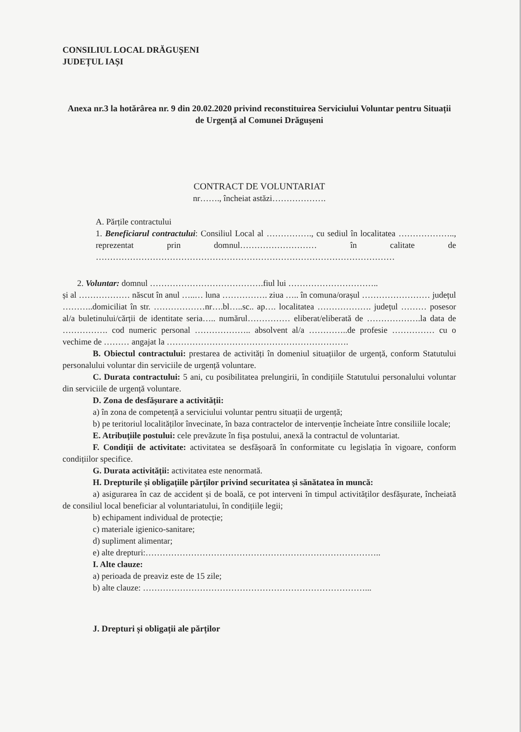CONSILIUL LOCAL DRĂGUȘENI
JUDEȚUL IAȘI
Anexa nr.3 la hotărârea nr. 9 din 20.02.2020 privind reconstituirea Serviciului Voluntar pentru Situații de Urgență al Comunei Drăgușeni
CONTRACT DE VOLUNTARIAT
nr……., încheiat astăzi……………….
A. Părțile contractului
1. Beneficiarul contractului: Consiliul Local al ……………., cu sediul în localitatea ……………….., reprezentat prin domnul……………………… în calitate de ……………………………………………………………………………………………
2. Voluntar: domnul ………………………………….fiul lui …………………………..
și al ……………… născut în anul …..… luna ……………. ziua ….. în comuna/orașul …………………… județul ………..domiciliat în str. ………………nr….bl…..sc.. ap…. localitatea ………………. județul ……… posesor al/a buletinului/cărții de identitate seria….. numărul…………… eliberat/eliberată de ……………….la data de ……………. cod numeric personal ……………….. absolvent al/a …………..de profesie …………… cu o vechime de ……… angajat la ……………………………………………………….
B. Obiectul contractului: prestarea de activități în domeniul situațiilor de urgență, conform Statutului personalului voluntar din serviciile de urgență voluntare.
C. Durata contractului: 5 ani, cu posibilitatea prelungirii, în condițiile Statutului personalului voluntar din serviciile de urgență voluntare.
D. Zona de desfășurare a activității:
a) în zona de competență a serviciului voluntar pentru situații de urgență;
b) pe teritoriul localităților învecinate, în baza contractelor de intervenție încheiate între consiliile locale;
E. Atribuțiile postului: cele prevăzute în fișa postului, anexă la contractul de voluntariat.
F. Condiții de activitate: activitatea se desfășoară în conformitate cu legislația în vigoare, conform condițiilor specifice.
G. Durata activității: activitatea este nenormată.
H. Drepturile și obligațiile părților privind securitatea și sănătatea în muncă:
a) asigurarea în caz de accident și de boală, ce pot interveni în timpul activităților desfășurate, încheiată de consiliul local beneficiar al voluntariatului, în condițiile legii;
b) echipament individual de protecție;
c) materiale igienico-sanitare;
d) supliment alimentar;
e) alte drepturi:………………………………………………………………………..
I. Alte clauze:
a) perioada de preaviz este de 15 zile;
b) alte clauze: ……………………………………………………………………...
J. Drepturi și obligații ale părților